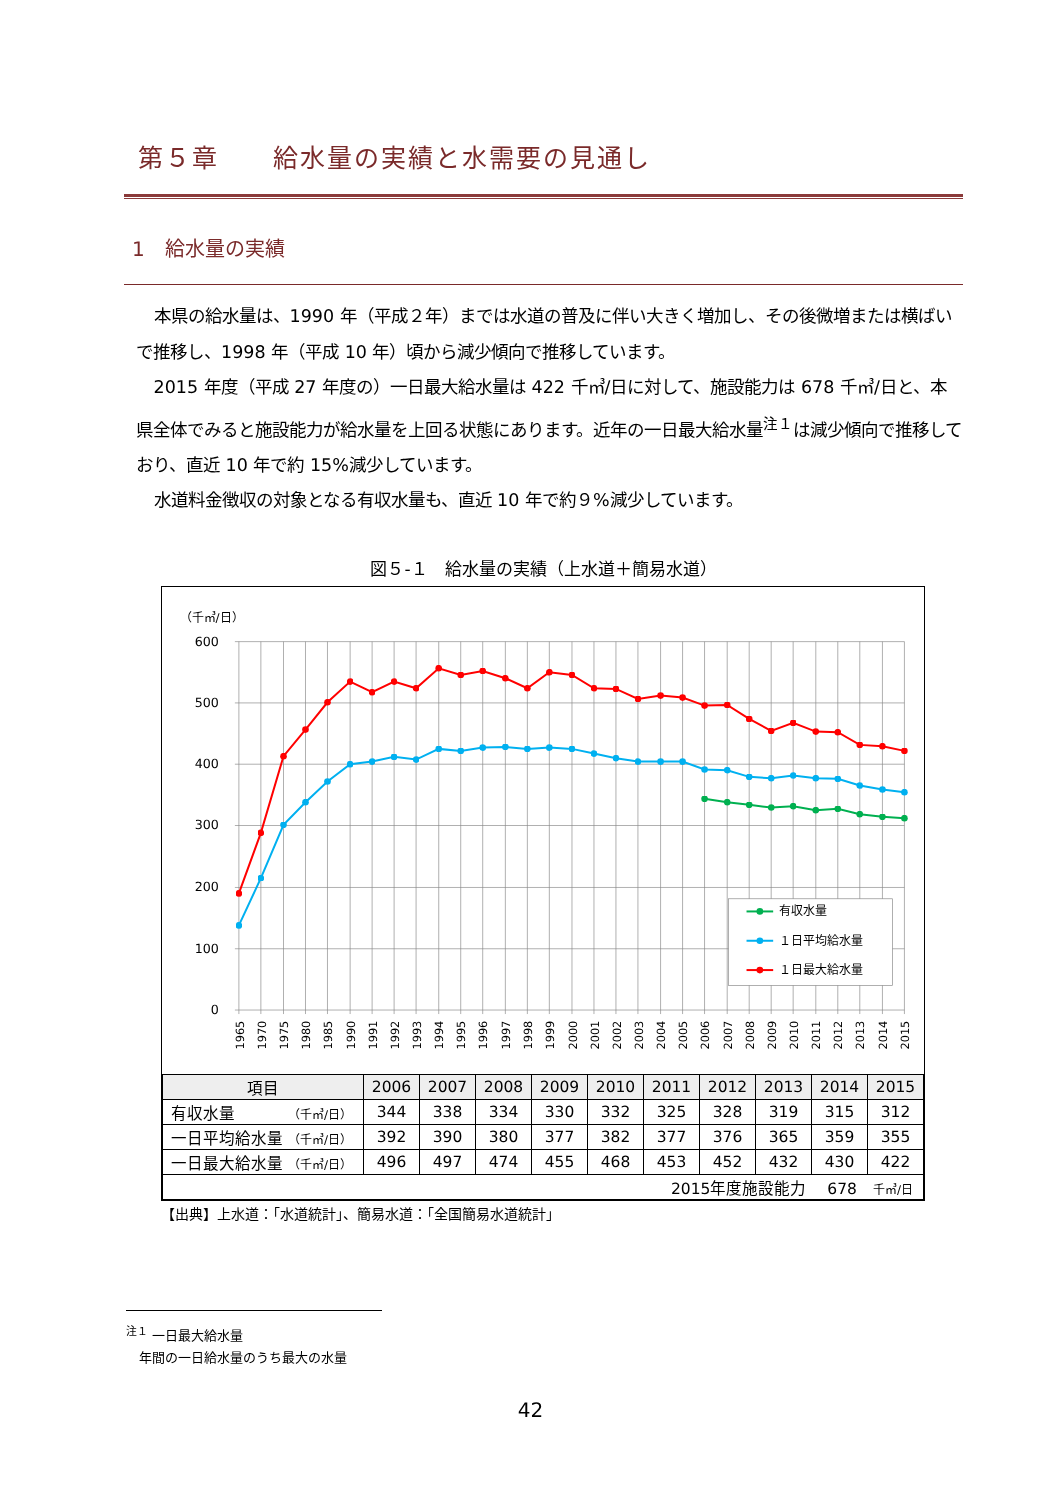第５章　　給水量の実績と水需要の見通し
1　給水量の実績
本県の給水量は、1990 年（平成２年）までは水道の普及に伴い大きく増加し、その後微増または横ばいで推移し、1998 年（平成 10 年）頃から減少傾向で推移しています。
2015 年度（平成 27 年度の）一日最大給水量は 422 千㎥/日に対して、施設能力は 678 千㎥/日と、本県全体でみると施設能力が給水量を上回る状態にあります。近年の一日最大給水量<sup>注１</sup>は減少傾向で推移しており、直近 10 年で約 15%減少しています。
水道料金徴収の対象となる有収水量も、直近 10 年で約９%減少しています。
図５-１　給水量の実績（上水道＋簡易水道）
（千㎥/日）
600
500
400
300
200
100
0
1965
1970
1975
1980
1985
1990
1991
1992
1993
1994
1995
1996
1997
1998
1999
2000
2001
2002
2003
2004
2005
2006
2007
2008
2009
2010
2011
2012
2013
2014
2015
有収水量
１日平均給水量
１日最大給水量
| 項目 | 2006 | 2007 | 2008 | 2009 | 2010 | 2011 | 2012 | 2013 | 2014 | 2015 |
| --- | --- | --- | --- | --- | --- | --- | --- | --- | --- | --- |
| 有収水量 （千㎥/日） | 344 | 338 | 334 | 330 | 332 | 325 | 328 | 319 | 315 | 312 |
| 一日平均給水量 （千㎥/日） | 392 | 390 | 380 | 377 | 382 | 377 | 376 | 365 | 359 | 355 |
| 一日最大給水量 （千㎥/日） | 496 | 497 | 474 | 455 | 468 | 453 | 452 | 432 | 430 | 422 |
| 2015年度施設能力 678 千㎥/日 | | | | | | | | | | |
【出典】上水道：「水道統計」、簡易水道：「全国簡易水道統計」
<sup>注１</sup> 一日最大給水量
　年間の一日給水量のうち最大の水量
42